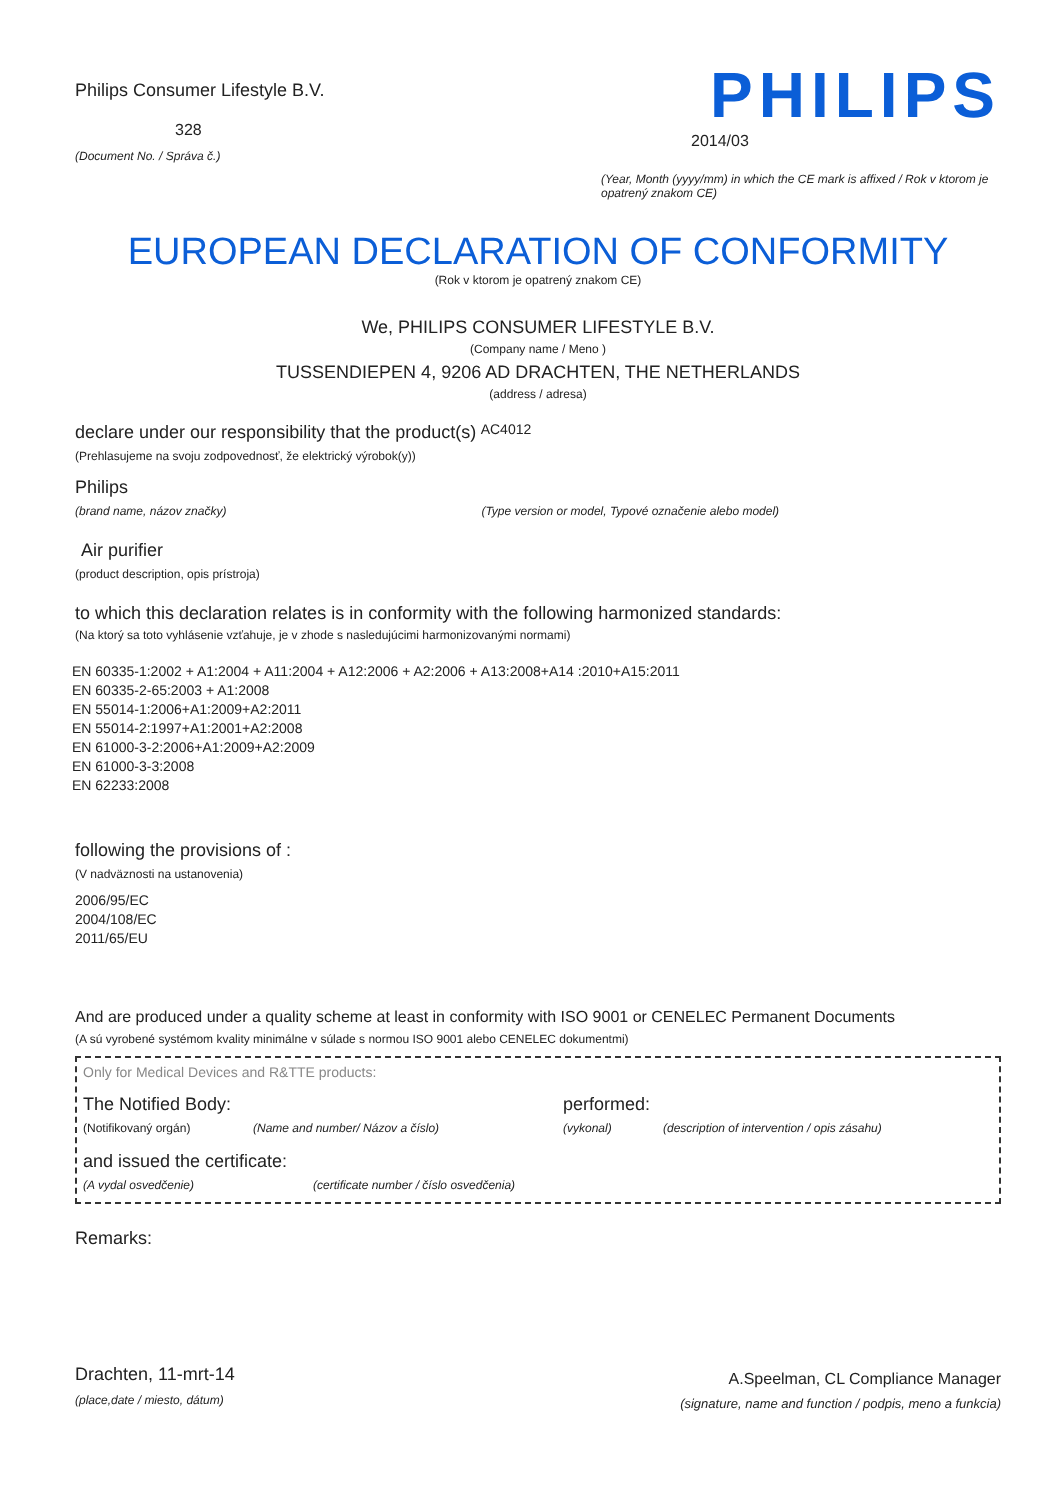Philips Consumer Lifestyle B.V.
328
(Document No. / Správa č.)
PHILIPS
2014/03
(Year, Month (yyyy/mm) in which the CE mark is affixed / Rok v ktorom je opatrený znakom CE)
EUROPEAN DECLARATION OF CONFORMITY
(Rok v ktorom je opatrený znakom CE)
We, PHILIPS CONSUMER LIFESTYLE B.V.
(Company name / Meno )
TUSSENDIEPEN 4, 9206 AD DRACHTEN, THE NETHERLANDS
(address / adresa)
declare under our responsibility that the product(s) AC4012
(Prehlasujeme na svoju zodpovednosť, že elektrický výrobok(y))
Philips
(brand name, názov značky) (Type version or model, Typové označenie alebo model)
Air purifier
(product description, opis prístroja)
to which this declaration relates is in conformity with the following harmonized standards:
(Na ktorý sa toto vyhlásenie vzťahuje, je v zhode s nasledujúcimi harmonizovanými normami)
EN 60335-1:2002 + A1:2004 + A11:2004 + A12:2006 + A2:2006 + A13:2008+A14 :2010+A15:2011
EN 60335-2-65:2003 + A1:2008
EN 55014-1:2006+A1:2009+A2:2011
EN 55014-2:1997+A1:2001+A2:2008
EN 61000-3-2:2006+A1:2009+A2:2009
EN 61000-3-3:2008
EN 62233:2008
following the provisions of :
(V nadväznosti na ustanovenia)
2006/95/EC
2004/108/EC
2011/65/EU
And are produced under a quality scheme at least in conformity with ISO 9001 or CENELEC Permanent Documents
(A sú vyrobené systémom kvality minimálne v súlade s normou ISO 9001 alebo CENELEC dokumentmi)
Only for Medical Devices and R&TTE products:
The Notified Body: performed:
(Notifikovaný orgán) (Name and number/ Názov a číslo) (vykonal) (description of intervention / opis zásahu)
and issued the certificate:
(A vydal osvedčenie) (certificate number / číslo osvedčenia)
Remarks:
Drachten, 11-mrt-14
(place,date / miesto, dátum)
A.Speelman, CL Compliance Manager
(signature, name and function / podpis, meno a funkcia)